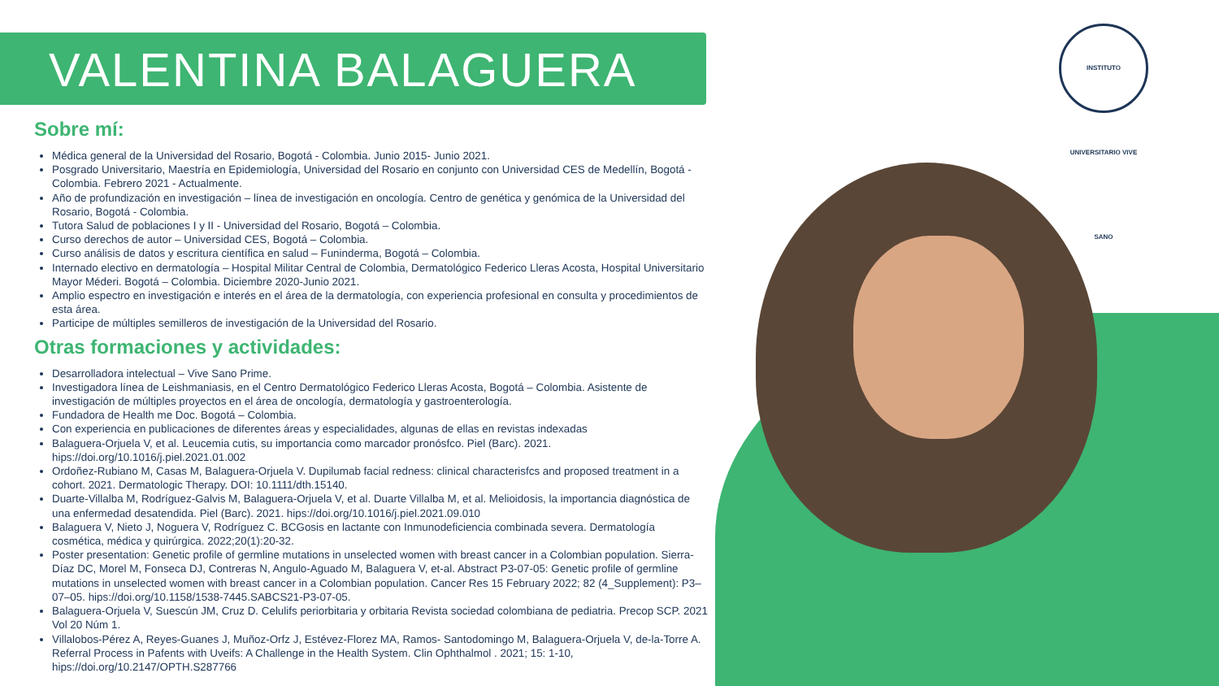INSTITUTO UNIVERSITARIO VIVE SANO
VALENTINA BALAGUERA
Sobre mí:
Médica general de la Universidad del Rosario, Bogotá - Colombia. Junio 2015- Junio 2021.
Posgrado Universitario, Maestría en Epidemiología, Universidad del Rosario en conjunto con Universidad CES de Medellín, Bogotá - Colombia. Febrero 2021 - Actualmente.
Año de profundización en investigación – línea de investigación en oncología. Centro de genética y genómica de la Universidad del Rosario, Bogotá - Colombia.
Tutora Salud de poblaciones I y II - Universidad del Rosario, Bogotá – Colombia.
Curso derechos de autor – Universidad CES, Bogotá – Colombia.
Curso análisis de datos y escritura científica en salud – Funinderma, Bogotá – Colombia.
Internado electivo en dermatología – Hospital Militar Central de Colombia, Dermatológico Federico Lleras Acosta, Hospital Universitario Mayor Méderi. Bogotá – Colombia. Diciembre 2020-Junio 2021.
Amplio espectro en investigación e interés en el área de la dermatología, con experiencia profesional en consulta y procedimientos de esta área.
Participe de múltiples semilleros de investigación de la Universidad del Rosario.
Otras formaciones y actividades:
Desarrolladora intelectual – Vive Sano Prime.
Investigadora línea de Leishmaniasis, en el Centro Dermatológico Federico Lleras Acosta, Bogotá – Colombia. Asistente de investigación de múltiples proyectos en el área de oncología, dermatología y gastroenterología.
Fundadora de Health me Doc. Bogotá – Colombia.
Con experiencia en publicaciones de diferentes áreas y especialidades, algunas de ellas en revistas indexadas
Balaguera-Orjuela V, et al. Leucemia cutis, su importancia como marcador pronósfco. Piel (Barc). 2021. hips://doi.org/10.1016/j.piel.2021.01.002
Ordoñez-Rubiano M, Casas M, Balaguera-Orjuela V. Dupilumab facial redness: clinical characterisfcs and proposed treatment in a cohort. 2021. Dermatologic Therapy. DOI: 10.1111/dth.15140.
Duarte-Villalba M, Rodríguez-Galvis M, Balaguera-Orjuela V, et al. Duarte Villalba M, et al. Melioidosis, la importancia diagnóstica de una enfermedad desatendida. Piel (Barc). 2021. hips://doi.org/10.1016/j.piel.2021.09.010
Balaguera V, Nieto J, Noguera V, Rodríguez C. BCGosis en lactante con Inmunodeficiencia combinada severa. Dermatología cosmética, médica y quirúrgica. 2022;20(1):20-32.
Poster presentation: Genetic profile of germline mutations in unselected women with breast cancer in a Colombian population. Sierra-Díaz DC, Morel M, Fonseca DJ, Contreras N, Angulo-Aguado M, Balaguera V, et-al. Abstract P3-07-05: Genetic profile of germline mutations in unselected women with breast cancer in a Colombian population. Cancer Res 15 February 2022; 82 (4_Supplement): P3–07–05. hips://doi.org/10.1158/1538-7445.SABCS21-P3-07-05.
Balaguera-Orjuela V, Suescún JM, Cruz D. Celulifs periorbitaria y orbitaria Revista sociedad colombiana de pediatria. Precop SCP. 2021 Vol 20 Núm 1.
Villalobos-Pérez A, Reyes-Guanes J, Muñoz-Orfz J, Estévez-Florez MA, Ramos- Santodomingo M, Balaguera-Orjuela V, de-la-Torre A. Referral Process in Pafents with Uveifs: A Challenge in the Health System. Clin Ophthalmol . 2021; 15: 1-10, hips://doi.org/10.2147/OPTH.S287766